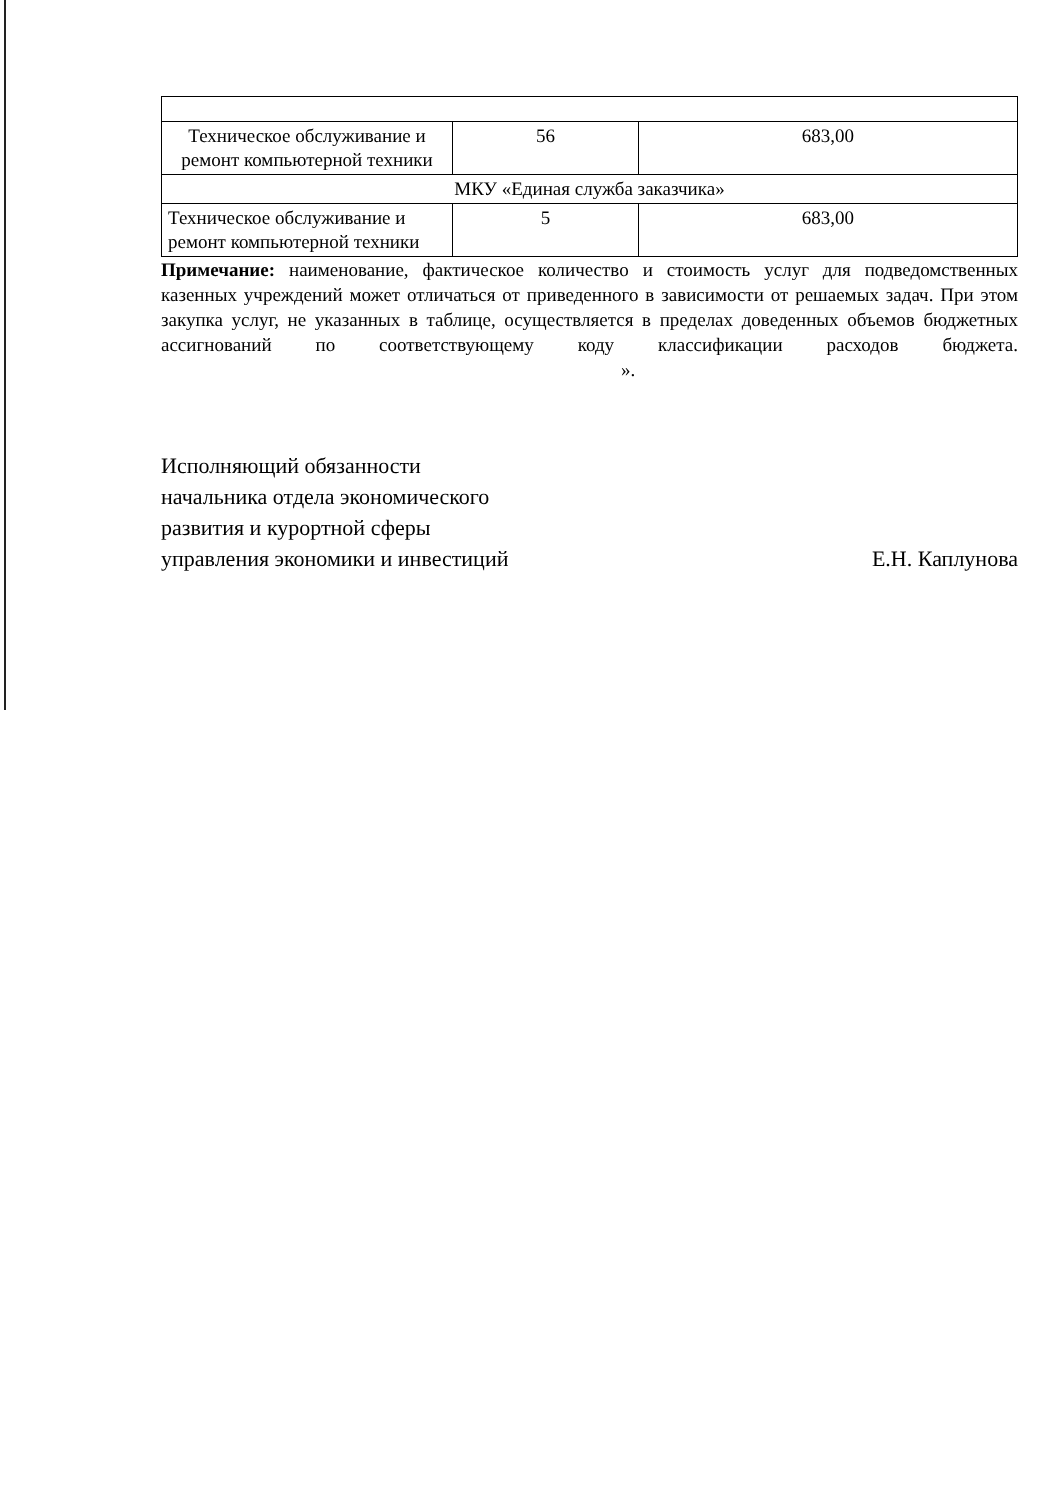| Техническое обслуживание и ремонт компьютерной техники | 56 | 683,00 |
| МКУ «Единая служба заказчика» | | |
| Техническое обслуживание и ремонт компьютерной техники | 5 | 683,00 |
Примечание: наименование, фактическое количество и стоимость услуг для подведомственных казенных учреждений может отличаться от приведенного в зависимости от решаемых задач. При этом закупка услуг, не указанных в таблице, осуществляется в пределах доведенных объемов бюджетных ассигнований по соответствующему коду классификации расходов бюджета. ».
Исполняющий обязанности
начальника отдела экономического
развития и курортной сферы
управления экономики и инвестиций
Е.Н. Каплунова